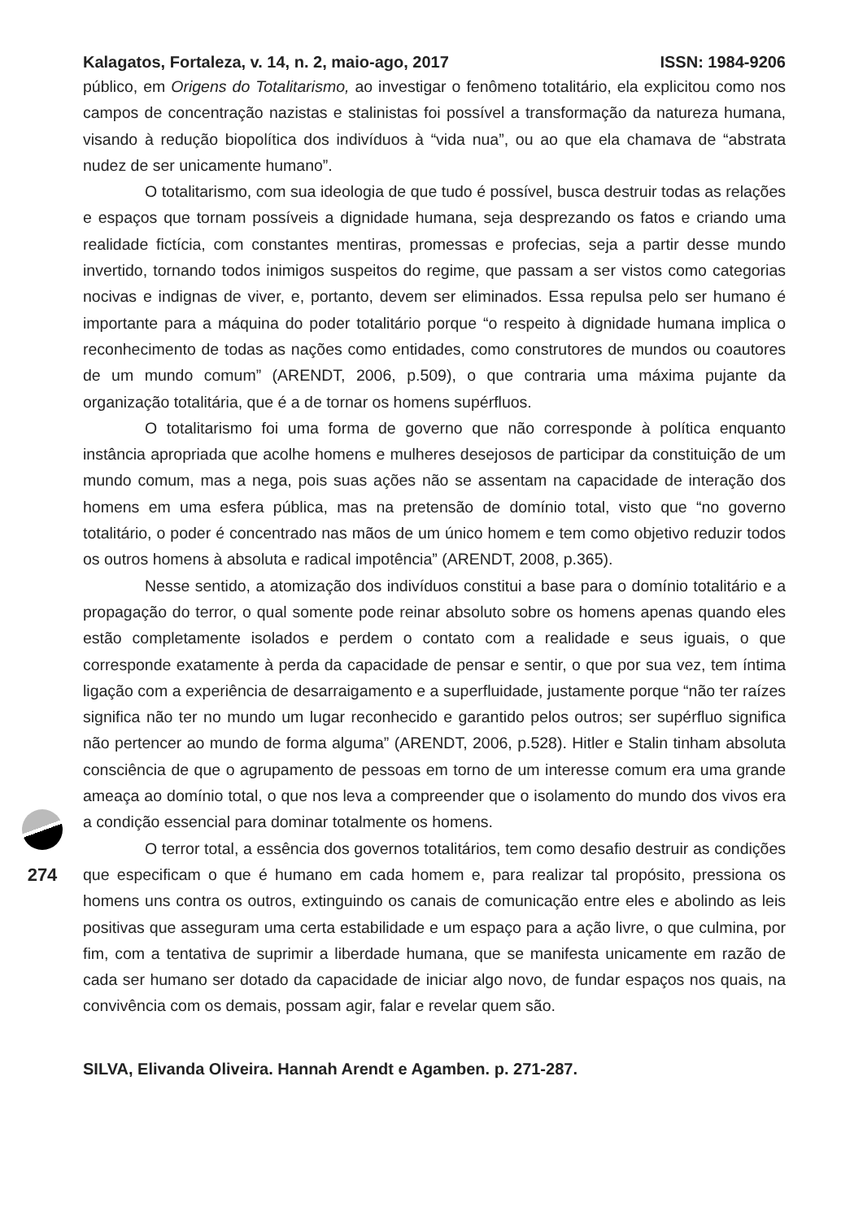Kalagatos, Fortaleza, v. 14, n. 2, maio-ago, 2017 ISSN: 1984-9206
público, em Origens do Totalitarismo, ao investigar o fenômeno totalitário, ela explicitou como nos campos de concentração nazistas e stalinistas foi possível a transformação da natureza humana, visando à redução biopolítica dos indivíduos à “vida nua”, ou ao que ela chamava de “abstrata nudez de ser unicamente humano”.
O totalitarismo, com sua ideologia de que tudo é possível, busca destruir todas as relações e espaços que tornam possíveis a dignidade humana, seja desprezando os fatos e criando uma realidade fictícia, com constantes mentiras, promessas e profecias, seja a partir desse mundo invertido, tornando todos inimigos suspeitos do regime, que passam a ser vistos como categorias nocivas e indignas de viver, e, portanto, devem ser eliminados. Essa repulsa pelo ser humano é importante para a máquina do poder totalitário porque “o respeito à dignidade humana implica o reconhecimento de todas as nações como entidades, como construtores de mundos ou coautores de um mundo comum” (ARENDT, 2006, p.509), o que contraria uma máxima pujante da organização totalitária, que é a de tornar os homens supérfluos.
O totalitarismo foi uma forma de governo que não corresponde à política enquanto instância apropriada que acolhe homens e mulheres desejosos de participar da constituição de um mundo comum, mas a nega, pois suas ações não se assentam na capacidade de interação dos homens em uma esfera pública, mas na pretensão de domínio total, visto que “no governo totalitário, o poder é concentrado nas mãos de um único homem e tem como objetivo reduzir todos os outros homens à absoluta e radical impotência” (ARENDT, 2008, p.365).
Nesse sentido, a atomização dos indivíduos constitui a base para o domínio totalitário e a propagação do terror, o qual somente pode reinar absoluto sobre os homens apenas quando eles estão completamente isolados e perdem o contato com a realidade e seus iguais, o que corresponde exatamente à perda da capacidade de pensar e sentir, o que por sua vez, tem íntima ligação com a experiência de desarraigamento e a superfluidade, justamente porque “não ter raízes significa não ter no mundo um lugar reconhecido e garantido pelos outros; ser supérfluo significa não pertencer ao mundo de forma alguma” (ARENDT, 2006, p.528). Hitler e Stalin tinham absoluta consciência de que o agrupamento de pessoas em torno de um interesse comum era uma grande ameaça ao domínio total, o que nos leva a compreender que o isolamento do mundo dos vivos era a condição essencial para dominar totalmente os homens.
O terror total, a essência dos governos totalitários, tem como desafio destruir as condições que especificam o que é humano em cada homem e, para realizar tal propósito, pressiona os homens uns contra os outros, extinguindo os canais de comunicação entre eles e abolindo as leis positivas que asseguram uma certa estabilidade e um espaço para a ação livre, o que culmina, por fim, com a tentativa de suprimir a liberdade humana, que se manifesta unicamente em razão de cada ser humano ser dotado da capacidade de iniciar algo novo, de fundar espaços nos quais, na convivência com os demais, possam agir, falar e revelar quem são.
SILVA, Elivanda Oliveira. Hannah Arendt e Agamben. p. 271-287.
274